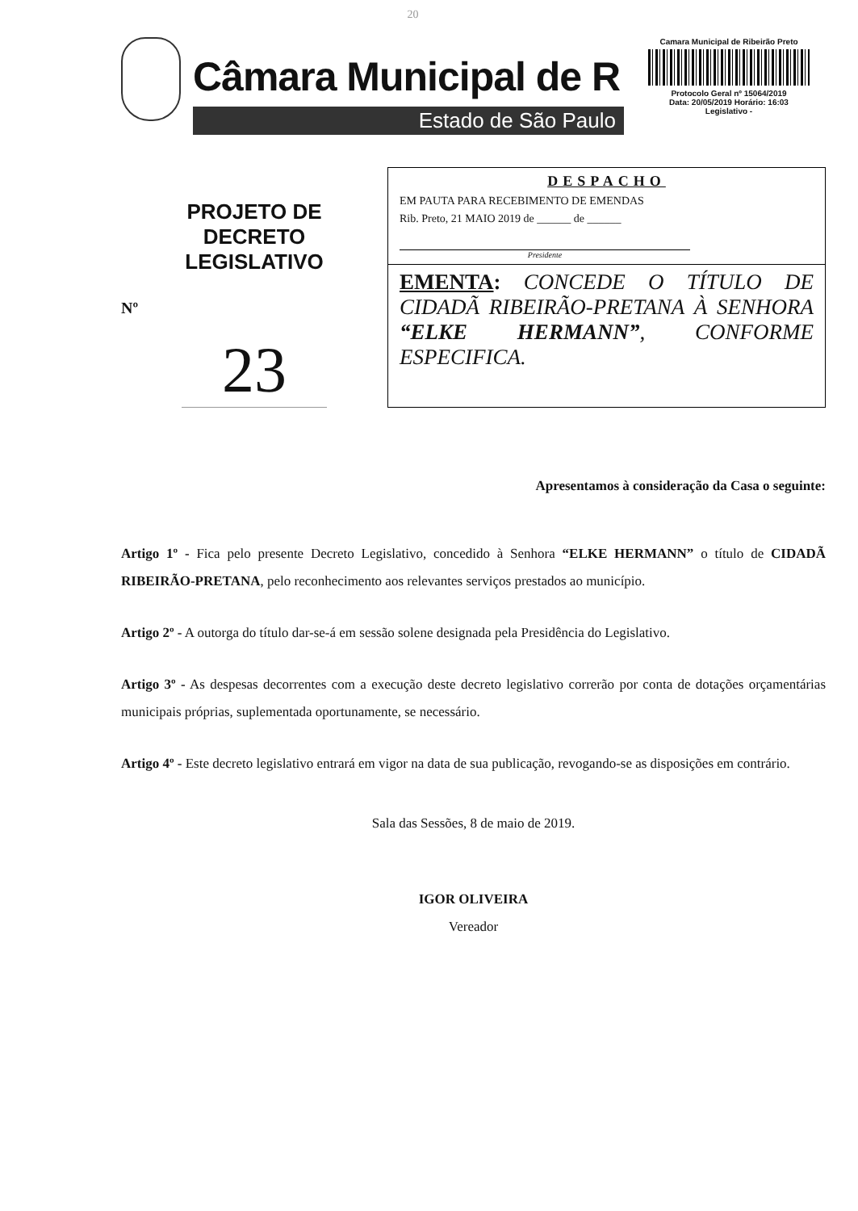20
Câmara Municipal de R
Estado de São Paulo
Camara Municipal de Ribeirão Preto
Protocolo Geral nº 15064/2019
Data: 20/05/2019 Horário: 16:03
Legislativo -
PROJETO DE
DECRETO
LEGISLATIVO
Nº
23
DESPACHO
EM PAUTA PARA RECEBIMENTO DE EMENDAS
Rib. Preto, 21 MAIO 2019 de ______ de ______
Presidente
EMENTA: CONCEDE O TÍTULO DE CIDADÃ RIBEIRÃO-PRETANA À SENHORA “ELKE HERMANN”, CONFORME ESPECIFICA.
Apresentamos à consideração da Casa o seguinte:
Artigo 1º - Fica pelo presente Decreto Legislativo, concedido à Senhora “ELKE HERMANN” o título de CIDADÃ RIBEIRÃO-PRETANA, pelo reconhecimento aos relevantes serviços prestados ao município.
Artigo 2º - A outorga do título dar-se-á em sessão solene designada pela Presidência do Legislativo.
Artigo 3º - As despesas decorrentes com a execução deste decreto legislativo correrão por conta de dotações orçamentárias municipais próprias, suplementada oportunamente, se necessário.
Artigo 4º - Este decreto legislativo entrará em vigor na data de sua publicação, revogando-se as disposições em contrário.
Sala das Sessões, 8 de maio de 2019.
IGOR OLIVEIRA
Vereador